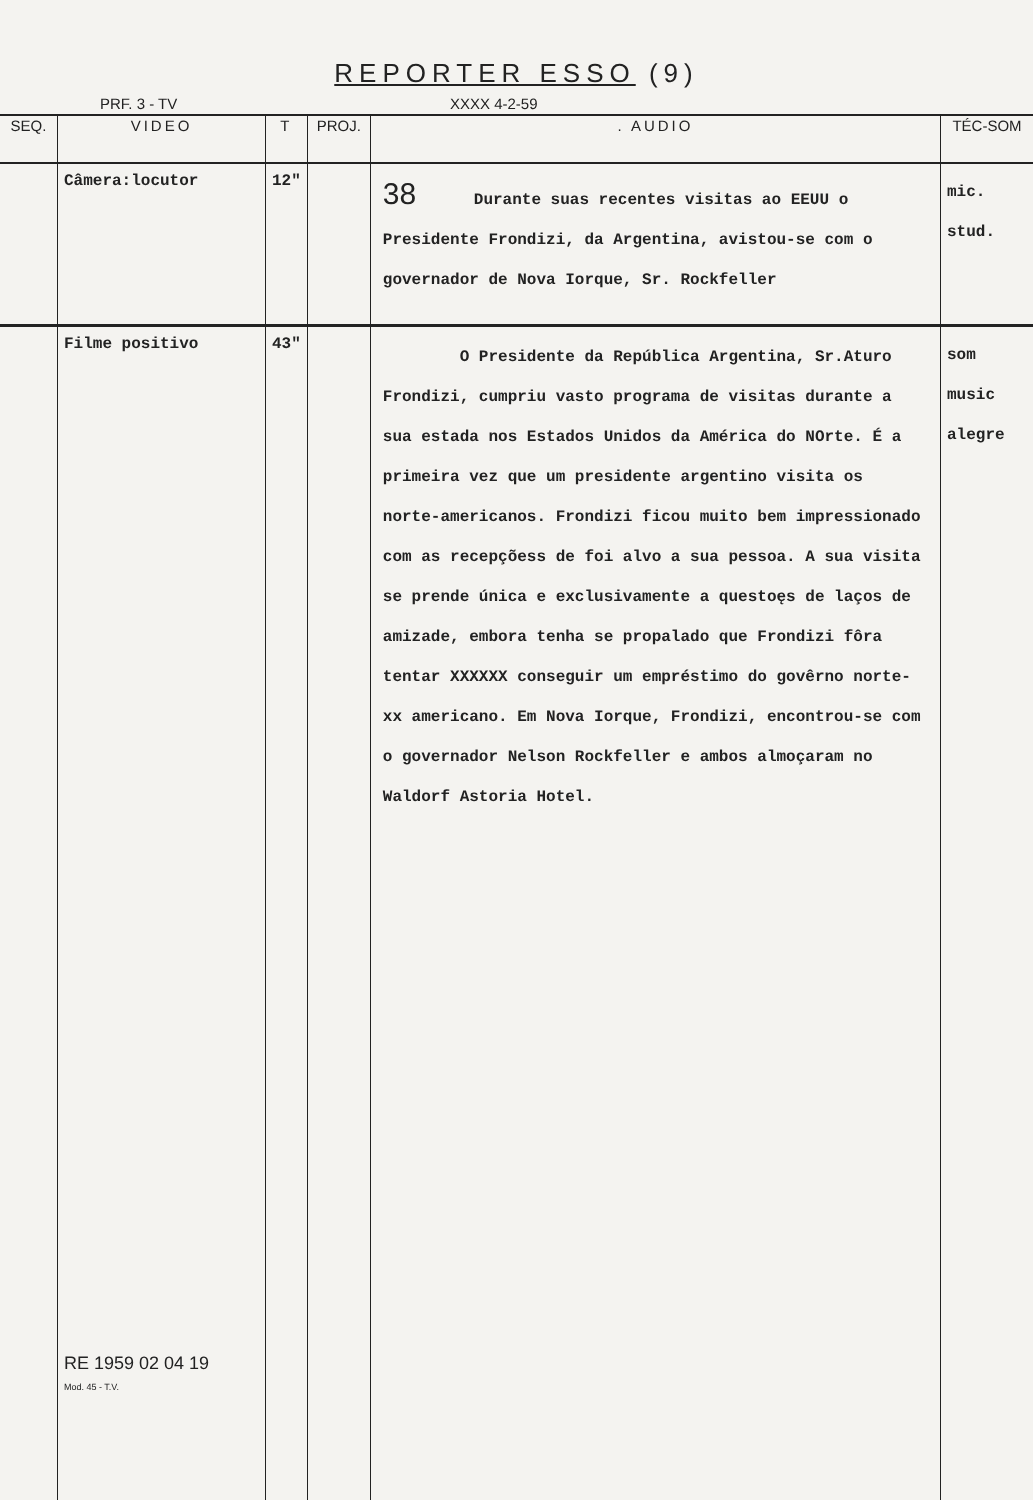REPORTER ESSO (9)
PRF. 3 - TV XXXX 4-2-59
| SEQ. | VIDEO | T | PROJ. | . AUDIO | TÉC-SOM |
| --- | --- | --- | --- | --- | --- |
| | Câmera:locutor | 12" | | 38 Durante suas recentes visitas ao EEUU o Presidente Frondizi, da Argentina, avistou-se com o governador de Nova Iorque, Sr. Rockfeller | mic. stud. |
| | Filme positivo RE 1959 02 04 19 Mod. 45 - T.V. | 43" | | O Presidente da República Argentina, Sr.Aturo Frondizi, cumpriu vasto programa de visitas durante a sua estada nos Estados Unidos da América do NOrte. É a primeira vez que um presidente argentino visita os norte-americanos. Frondizi ficou muito bem impressionado com as recepçõess de foi alvo a sua pessoa. A sua visita se prende única e exclusivamente a questoęs de laços de amizade, embora tenha se propalado que Frondizi fôra tentar XXXXXX conseguir um empréstimo do govêrno norte-xx americano. Em Nova Iorque, Frondizi, encontrou-se com o governador Nelson Rockfeller e ambos almoçaram no Waldorf Astoria Hotel. | som music alegre |